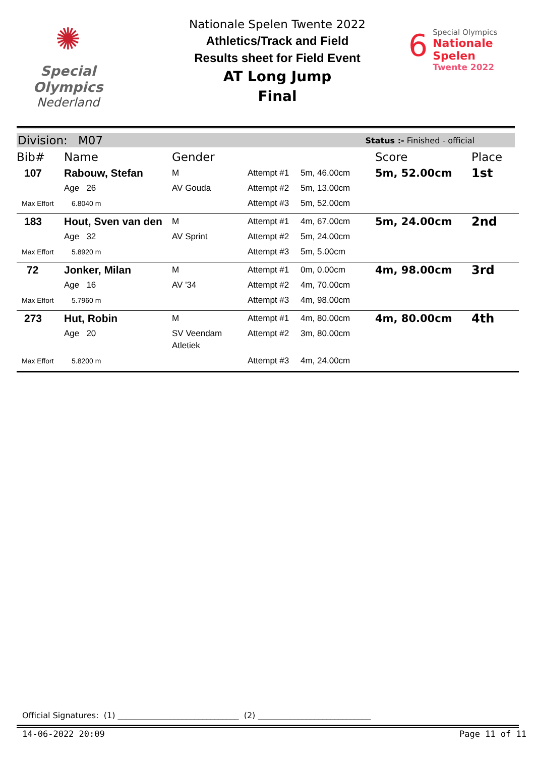✺
Special
Olympics
Nederland
Nationale Spelen Twente 2022
Athletics/Track and Field
Results sheet for Field Event
AT Long Jump
Final
6
Special Olympics
Nationale Spelen
Twente 2022
Division: M07 Status :- Finished - official
| Bib# | Name | Gender | | | Score | Place |
| --- | --- | --- | --- | --- | --- | --- |
| 107 | Rabouw, Stefan | M | Attempt #1 | 5m, 46.00cm | 5m, 52.00cm | 1st |
| | Age 26 | AV Gouda | Attempt #2 | 5m, 13.00cm | | |
| Max Effort | 6.8040 m | | Attempt #3 | 5m, 52.00cm | | |
| 183 | Hout, Sven van den | M | Attempt #1 | 4m, 67.00cm | 5m, 24.00cm | 2nd |
| | Age 32 | AV Sprint | Attempt #2 | 5m, 24.00cm | | |
| Max Effort | 5.8920 m | | Attempt #3 | 5m, 5.00cm | | |
| 72 | Jonker, Milan | M | Attempt #1 | 0m, 0.00cm | 4m, 98.00cm | 3rd |
| | Age 16 | AV '34 | Attempt #2 | 4m, 70.00cm | | |
| Max Effort | 5.7960 m | | Attempt #3 | 4m, 98.00cm | | |
| 273 | Hut, Robin | M | Attempt #1 | 4m, 80.00cm | 4m, 80.00cm | 4th |
| | Age 20 | SV Veendam Atletiek | Attempt #2 | 3m, 80.00cm | | |
| Max Effort | 5.8200 m | | Attempt #3 | 4m, 24.00cm | | |
Official Signatures: (1) ______________________________ (2) ____________________________
14-06-2022 20:09 Page 11 of 11